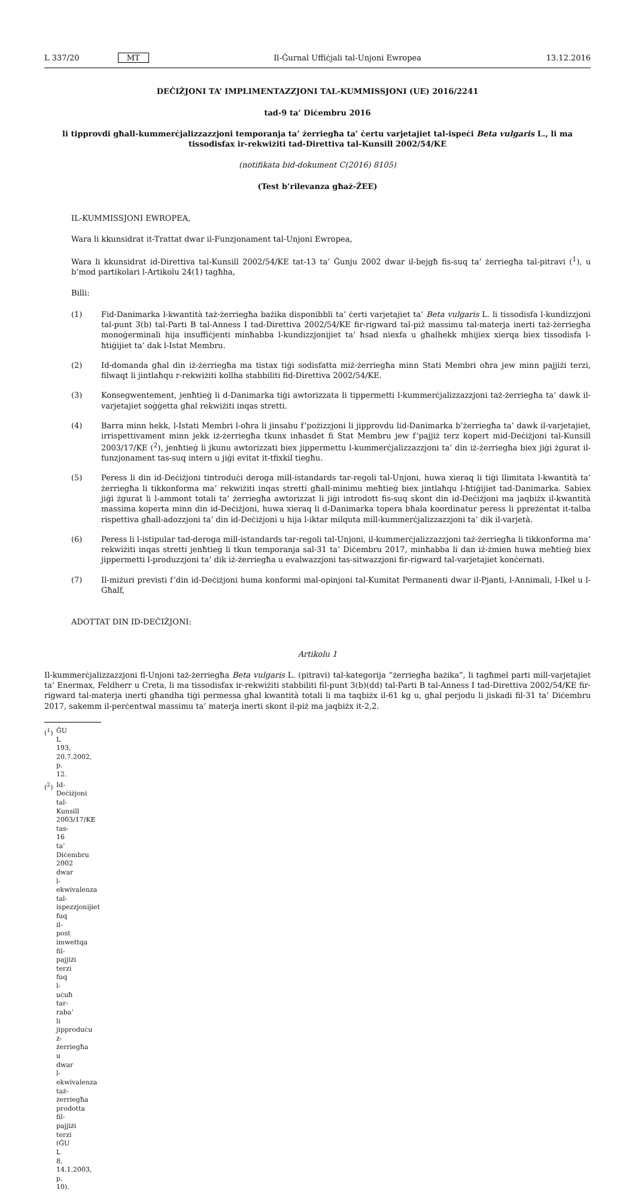L 337/20 MT Il-Ġurnal Uffiċjali tal-Unjoni Ewropea 13.12.2016
DEĊIŻJONI TA’ IMPLIMENTAZZJONI TAL-KUMMISSJONI (UE) 2016/2241
tad-9 ta’ Diċembru 2016
li tipprovdi għall-kummerċjalizzazzjoni temporanja ta’ żerriegħa ta’ ċertu varjetajiet tal-ispeċi Beta vulgaris L., li ma tissodisfax ir-rekwiżiti tad-Direttiva tal-Kunsill 2002/54/KE
(notifikata bid-dokument C(2016) 8105)
(Test b’rilevanza għaż-ŻEE)
IL-KUMMISSJONI EWROPEA,
Wara li kkunsidrat it-Trattat dwar il-Funzjonament tal-Unjoni Ewropea,
Wara li kkunsidrat id-Direttiva tal-Kunsill 2002/54/KE tat-13 ta’ Ġunju 2002 dwar il-bejgħ fis-suq ta’ żerriegħa tal-pitravi (<sup>1</sup>), u b’mod partikolari l-Artikolu 24(1) tagħha,
Billi:
(1) Fid-Danimarka l-kwantità taż-żerriegħa bażika disponibbli ta’ ċerti varjetajiet ta’ Beta vulgaris L. li tissodisfa l-kundizzjoni tal-punt 3(b) tal-Parti B tal-Anness I tad-Direttiva 2002/54/KE fir-rigward tal-piż massimu tal-materja inerti taż-żerriegħa monoġerminali hija insuffiċjenti minħabba l-kundizzjonijiet ta’ ħsad niexfa u għalhekk mhijiex xierqa biex tissodisfa l-ħtiġijiet ta’ dak l-Istat Membru.
(2) Id-domanda għal din iż-żerriegħa ma tistax tiġi sodisfatta miż-żerriegħa minn Stati Membri oħra jew minn pajjiżi terzi, filwaqt li jintlaħqu r-rekwiżiti kollha stabbiliti fid-Direttiva 2002/54/KE.
(3) Konsegwentement, jenħtieġ li d-Danimarka tiġi awtorizzata li tippermetti l-kummerċjalizzazzjoni taż-żerriegħa ta’ dawk il-varjetajiet soġġetta għal rekwiżiti inqas stretti.
(4) Barra minn hekk, l-Istati Membri l-oħra li jinsabu f’pożizzjoni li jipprovdu lid-Danimarka b’żerriegħa ta’ dawk il-varjetajiet, irrispettivament minn jekk iż-żerriegħa tkunx inħasdet fi Stat Membru jew f’pajjiż terz kopert mid-Deċiżjoni tal-Kunsill 2003/17/KE (<sup>2</sup>), jenħtieġ li jkunu awtorizzati biex jippermettu l-kummerċjalizzazzjoni ta’ din iż-żerriegħa biex jiġi żgurat il-funzjonament tas-suq intern u jiġi evitat it-tfixkil tiegħu.
(5) Peress li din id-Deċiżjoni tintroduċi deroga mill-istandards tar-regoli tal-Unjoni, huwa xieraq li tiġi llimitata l-kwantità ta’ żerriegħa li tikkonforma ma’ rekwiżiti inqas stretti għall-minimu meħtieġ biex jintlaħqu l-ħtiġijiet tad-Danimarka. Sabiex jiġi żgurat li l-ammont totali ta’ żerriegħa awtorizzat li jiġi introdott fis-suq skont din id-Deċiżjoni ma jaqbiżx il-kwantità massima koperta minn din id-Deċiżjoni, huwa xieraq li d-Danimarka topera bħala koordinatur peress li ppreżentat it-talba rispettiva għall-adozzjoni ta’ din id-Deċiżjoni u hija l-iktar milquta mill-kummerċjalizzazzjoni ta’ dik il-varjetà.
(6) Peress li l-istipular tad-deroga mill-istandards tar-regoli tal-Unjoni, il-kummerċjalizzazzjoni taż-żerriegħa li tikkonforma ma’ rekwiżiti inqas stretti jenħtieġ li tkun temporanja sal-31 ta’ Diċembru 2017, minħabba li dan iż-żmien huwa meħtieġ biex jippermetti l-produzzjoni ta’ dik iż-żerriegħa u evalwazzjoni tas-sitwazzjoni fir-rigward tal-varjetajiet konċernati.
(7) Il-miżuri previsti f’din id-Deċiżjoni huma konformi mal-opinjoni tal-Kumitat Permanenti dwar il-Pjanti, l-Annimali, l-Ikel u l-Għalf,
ADOTTAT DIN ID-DEĊIŻJONI:
Artikolu 1
Il-kummerċjalizzazzjoni fl-Unjoni taż-żerriegħa Beta vulgaris L. (pitravi) tal-kategorija “żerriegħa bażika”, li tagħmel parti mill-varjetajiet ta’ Enermax, Feldherr u Creta, li ma tissodisfax ir-rekwiżiti stabbiliti fil-punt 3(b)(dd) tal-Parti B tal-Anness I tad-Direttiva 2002/54/KE fir-rigward tal-materja inerti għandha tiġi permessa għal kwantità totali li ma taqbiżx il-61 kg u, għal perjodu li jiskadi fil-31 ta’ Diċembru 2017, sakemm il-perċentwal massimu ta’ materja inerti skont il-piż ma jaqbiżx it-2,2.
(<sup>1</sup>) ĠU L 193, 20.7.2002, p. 12.
(<sup>2</sup>) Id-Deċiżjoni tal-Kunsill 2003/17/KE tas-16 ta’ Diċembru 2002 dwar l-ekwivalenza tal-ispezzjonijiet fuq il-post imwettqa fil-pajjiżi terzi fuq l-uċuħ tar-raba’ li jipproduċu ż-żerriegħa u dwar l-ekwivalenza taż-żerriegħa prodotta fil-pajjiżi terzi (ĠU L 8, 14.1.2003, p. 10).